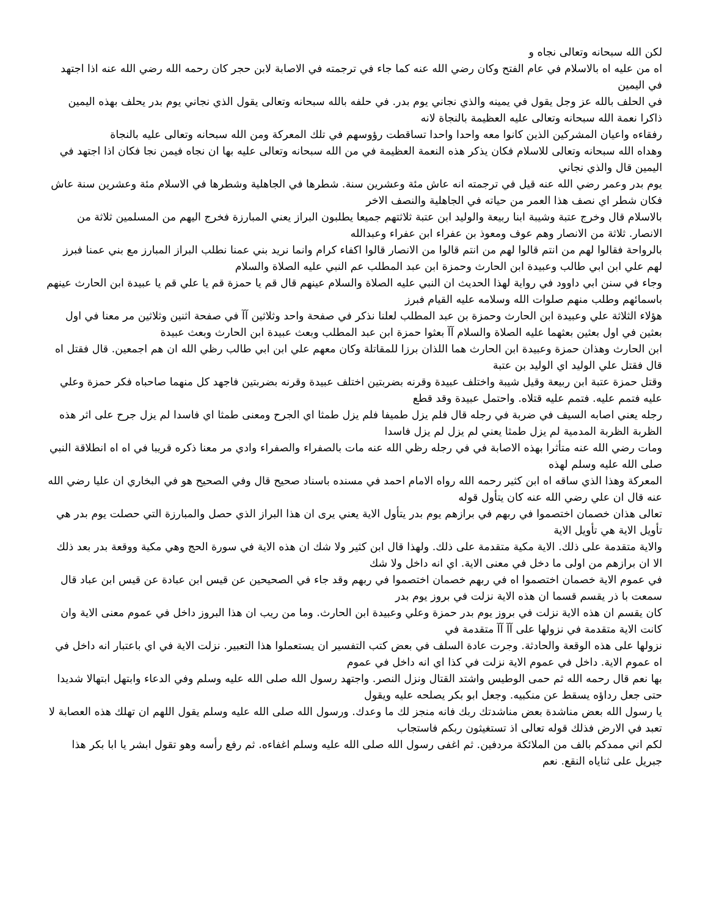لكن الله سبحانه وتعالى نجاه و
اه من عليه اه بالاسلام في عام الفتح وكان رضي الله عنه كما جاء في ترجمته في الاصابة لابن حجر كان رحمه الله رضي الله عنه اذا اجتهد في اليمين
في الحلف بالله عز وجل يقول في يمينه والذي نجاني يوم بدر. في حلفه بالله سبحانه وتعالى يقول الذي نجاني يوم بدر يحلف بهذه اليمين ذاكرا نعمة الله سبحانه وتعالى عليه العظيمة بالنجاة لانه
رفقاءه واعيان المشركين الذين كانوا معه واحدا واحدا تساقطت رؤوسهم في تلك المعركة ومن الله سبحانه وتعالى عليه بالنجاة
وهداه الله سبحانه وتعالى للاسلام فكان يذكر هذه النعمة العظيمة في من الله سبحانه وتعالى عليه بها ان نجاه فيمن نجا فكان اذا اجتهد في اليمين قال والذي نجاني
يوم بدر وعمر رضي الله عنه قيل في ترجمته انه عاش مئة وعشرين سنة. شطرها في الجاهلية وشطرها في الاسلام مئة وعشرين سنة عاش فكان شطر اي نصف هذا العمر من حياته في الجاهلية والنصف الاخر
بالاسلام قال وخرج عتبة وشيبة ابنا ربيعة والوليد ابن عتبة ثلاثتهم جميعا يطلبون البراز يعني المبارزة فخرج اليهم من المسلمين ثلاثة من الانصار. ثلاثة من الانصار وهم عوف ومعوذ بن عفراء ابن عفراء وعبدالله
بالرواحة فقالوا لهم من انتم قالوا لهم من انتم قالوا من الانصار قالوا اكفاء كرام وانما نريد بني عمنا نطلب البراز المبارز مع بني عمنا فبرز لهم علي ابن ابي طالب وعبيدة ابن الحارث وحمزة ابن عبد المطلب عم النبي عليه الصلاة والسلام
وجاء في سنن ابي داوود في رواية لهذا الحديث ان النبي عليه الصلاة والسلام عينهم قال قم يا حمزة قم يا علي قم يا عبيدة ابن الحارث عينهم باسمائهم وطلب منهم صلوات الله وسلامه عليه القيام فبرز
هؤلاء الثلاثة علي وعبيدة ابن الحارث وحمزة بن عبد المطلب لعلنا نذكر في صفحة واحد وثلاثين آآ في صفحة اثنين وثلاثين مر معنا في اول بعثين في اول بعثين بعثهما عليه الصلاة والسلام آآ بعثوا حمزة ابن عبد المطلب وبعث عبيدة ابن الحارث وبعث عبيدة
ابن الحارث وهذان حمزة وعبيدة ابن الحارث هما اللذان برزا للمقاتلة وكان معهم علي ابن ابي طالب رظي الله ان هم اجمعين. قال فقتل اه قال فقتل علي الوليد اي الوليد بن عتبة
وقتل حمزة عتبة ابن ربيعة وقيل شيبة واختلف عبيدة وقرنه بضربتين اختلف عبيدة وقرنه بضربتين فاجهد كل منهما صاحباه فكر حمزة وعلي عليه فتمم عليه. فتمم عليه قتلاه. واحتمل عبيدة وقد قطع
رجله يعني اصابه السيف في ضربة في رجله قال فلم يزل طميفا فلم يزل طمثا اي الجرح ومعنى طمثا اي فاسدا لم يزل جرح على اثر هذه الظربة الظربة المدمية لم يزل طمثا يعني لم يزل لم يزل فاسدا
ومات رضي الله عنه متأثرا بهذه الاصابة في في رجله رظي الله عنه مات بالصفراء والصفراء وادي مر معنا ذكره قريبا في اه اه انطلاقة النبي صلى الله عليه وسلم لهذه
المعركة وهذا الذي ساقه اه ابن كثير رحمه الله رواه الامام احمد في مسنده باسناد صحيح قال وفي الصحيح هو في البخاري ان عليا رضي الله عنه قال ان علي رضي الله عنه كان يتأول قوله
تعالى هذان خصمان اختصموا في ربهم في برازهم يوم بدر يتأول الاية يعني يرى ان هذا البراز الذي حصل والمبارزة التي حصلت يوم بدر هي تأويل الاية هي تأويل الاية
والاية متقدمة على ذلك. الاية مكية متقدمة على ذلك. ولهذا قال ابن كثير ولا شك ان هذه الاية في سورة الحج وهي مكية ووقعة بدر بعد ذلك الا ان برازهم من اولى ما دخل في معنى الاية. اي انه داخل ولا شك
في عموم الاية خصمان اختصموا اه في ربهم خصمان اختصموا في ربهم وقد جاء في الصحيحين عن قيس ابن عبادة عن قيس ابن عباد قال سمعت با ذر يقسم قسما ان هذه الاية نزلت في بروز يوم بدر
كان يقسم ان هذه الاية نزلت في بروز يوم بدر حمزة وعلي وعبيدة ابن الحارث. وما من ريب ان هذا البروز داخل في عموم معنى الاية وان كانت الاية متقدمة في نزولها على آآ آآ متقدمة في
نزولها على هذه الوقعة والحادثة. وجرت عادة السلف في بعض كتب التفسير ان يستعملوا هذا التعبير. نزلت الاية في اي باعتبار انه داخل في اه عموم الاية. داخل في عموم الاية نزلت في كذا اي انه داخل في عموم
بها نعم قال رحمه الله ثم حمى الوطيس واشتد القتال ونزل النصر. واجتهد رسول الله صلى الله عليه وسلم وفي الدعاء وابتهل ابتهالا شديدا حتى جعل رداؤه يسقط عن منكبيه. وجعل ابو بكر يصلحه عليه ويقول
يا رسول الله بعض مناشدة بعض مناشدتك ربك فانه منجز لك ما وعدك. ورسول الله صلى الله عليه وسلم يقول اللهم ان تهلك هذه العصابة لا تعبد في الارض فذلك قوله تعالى اذ تستغيثون ربكم فاستجاب
لكم اني ممدكم بالف من الملائكة مردفين. ثم اغفى رسول الله صلى الله عليه وسلم اغفاءه. ثم رفع رأسه وهو تقول ابشر يا ابا بكر هذا جبريل على ثناياه النقع. نعم